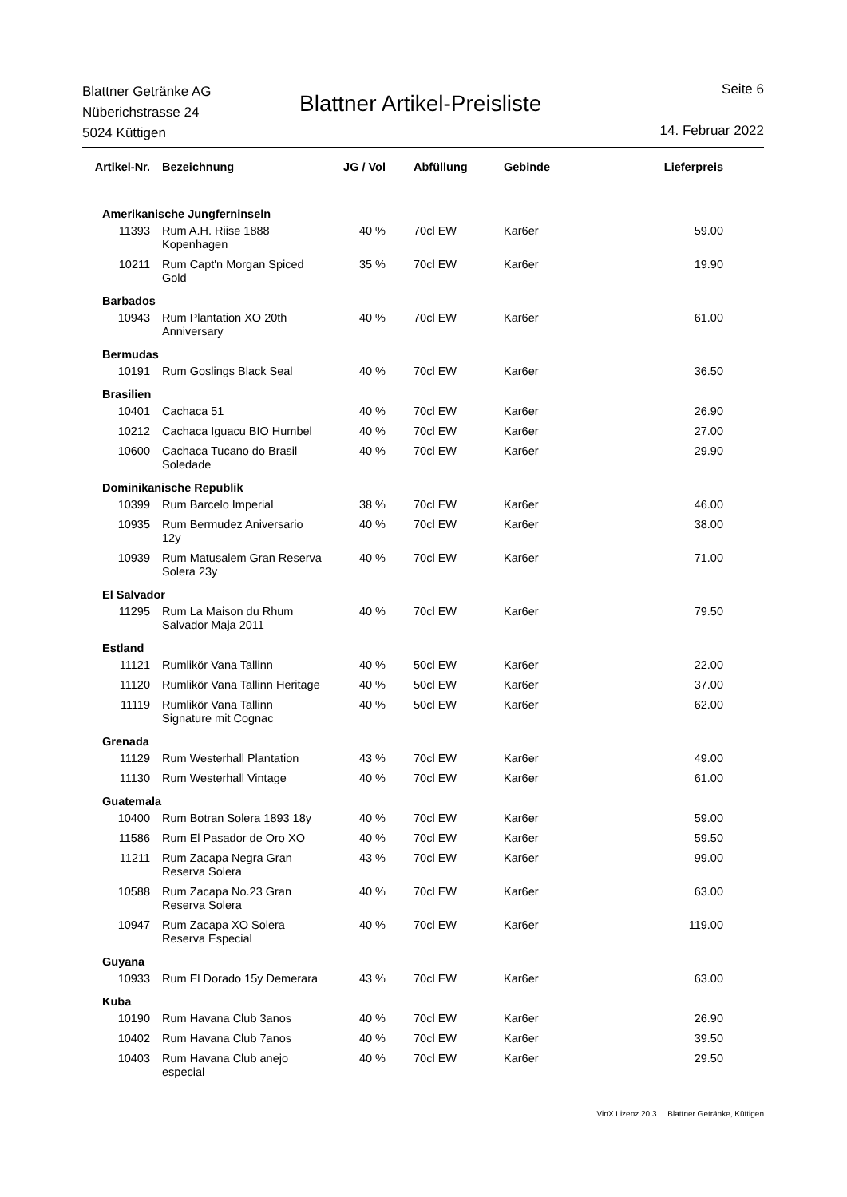Blattner Getränke AG
Nüberichstrasse 24
5024 Küttigen
Blattner Artikel-Preisliste
Seite 6
14. Februar 2022
| Artikel-Nr. | Bezeichnung | JG / Vol | Abfüllung | Gebinde | Lieferpreis |
| --- | --- | --- | --- | --- | --- |
| Amerikanische Jungferninseln | | | | | |
| 11393 | Rum A.H. Riise 1888 Kopenhagen | 40 % | 70cl EW | Kar6er | 59.00 |
| 10211 | Rum Capt'n Morgan Spiced Gold | 35 % | 70cl EW | Kar6er | 19.90 |
| Barbados | | | | | |
| 10943 | Rum Plantation XO 20th Anniversary | 40 % | 70cl EW | Kar6er | 61.00 |
| Bermudas | | | | | |
| 10191 | Rum Goslings Black Seal | 40 % | 70cl EW | Kar6er | 36.50 |
| Brasilien | | | | | |
| 10401 | Cachaca 51 | 40 % | 70cl EW | Kar6er | 26.90 |
| 10212 | Cachaca Iguacu BIO Humbel | 40 % | 70cl EW | Kar6er | 27.00 |
| 10600 | Cachaca Tucano do Brasil Soledade | 40 % | 70cl EW | Kar6er | 29.90 |
| Dominikanische Republik | | | | | |
| 10399 | Rum Barcelo Imperial | 38 % | 70cl EW | Kar6er | 46.00 |
| 10935 | Rum Bermudez Aniversario 12y | 40 % | 70cl EW | Kar6er | 38.00 |
| 10939 | Rum Matusalem Gran Reserva Solera 23y | 40 % | 70cl EW | Kar6er | 71.00 |
| El Salvador | | | | | |
| 11295 | Rum La Maison du Rhum Salvador Maja 2011 | 40 % | 70cl EW | Kar6er | 79.50 |
| Estland | | | | | |
| 11121 | Rumlikör Vana Tallinn | 40 % | 50cl EW | Kar6er | 22.00 |
| 11120 | Rumlikör Vana Tallinn Heritage | 40 % | 50cl EW | Kar6er | 37.00 |
| 11119 | Rumlikör Vana Tallinn Signature mit Cognac | 40 % | 50cl EW | Kar6er | 62.00 |
| Grenada | | | | | |
| 11129 | Rum Westerhall Plantation | 43 % | 70cl EW | Kar6er | 49.00 |
| 11130 | Rum Westerhall Vintage | 40 % | 70cl EW | Kar6er | 61.00 |
| Guatemala | | | | | |
| 10400 | Rum Botran Solera 1893 18y | 40 % | 70cl EW | Kar6er | 59.00 |
| 11586 | Rum El Pasador de Oro XO | 40 % | 70cl EW | Kar6er | 59.50 |
| 11211 | Rum Zacapa Negra Gran Reserva Solera | 43 % | 70cl EW | Kar6er | 99.00 |
| 10588 | Rum Zacapa No.23 Gran Reserva Solera | 40 % | 70cl EW | Kar6er | 63.00 |
| 10947 | Rum Zacapa XO Solera Reserva Especial | 40 % | 70cl EW | Kar6er | 119.00 |
| Guyana | | | | | |
| 10933 | Rum El Dorado 15y Demerara | 43 % | 70cl EW | Kar6er | 63.00 |
| Kuba | | | | | |
| 10190 | Rum Havana Club 3anos | 40 % | 70cl EW | Kar6er | 26.90 |
| 10402 | Rum Havana Club 7anos | 40 % | 70cl EW | Kar6er | 39.50 |
| 10403 | Rum Havana Club anejo especial | 40 % | 70cl EW | Kar6er | 29.50 |
VinX Lizenz 20.3 Blattner Getränke, Küttigen